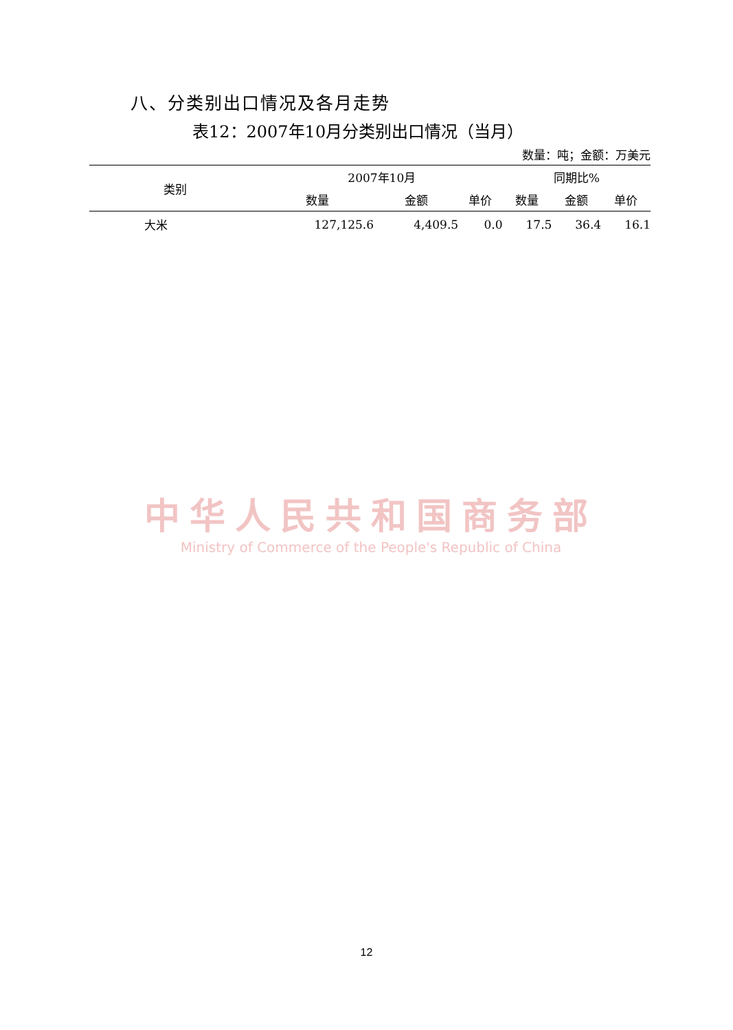八、分类别出口情况及各月走势
表12：2007年10月分类别出口情况（当月）
数量：吨；金额：万美元
| 类别 | 2007年10月 | | | 同期比% | | |
| --- | --- | --- | --- | --- | --- | --- |
| | 数量 | 金额 | 单价 | 数量 | 金额 | 单价 |
| 大米 | 127,125.6 | 4,409.5 | 0.0 | 17.5 | 36.4 | 16.1 |
中华人民共和国商务部
Ministry of Commerce of the People's Republic of China
12